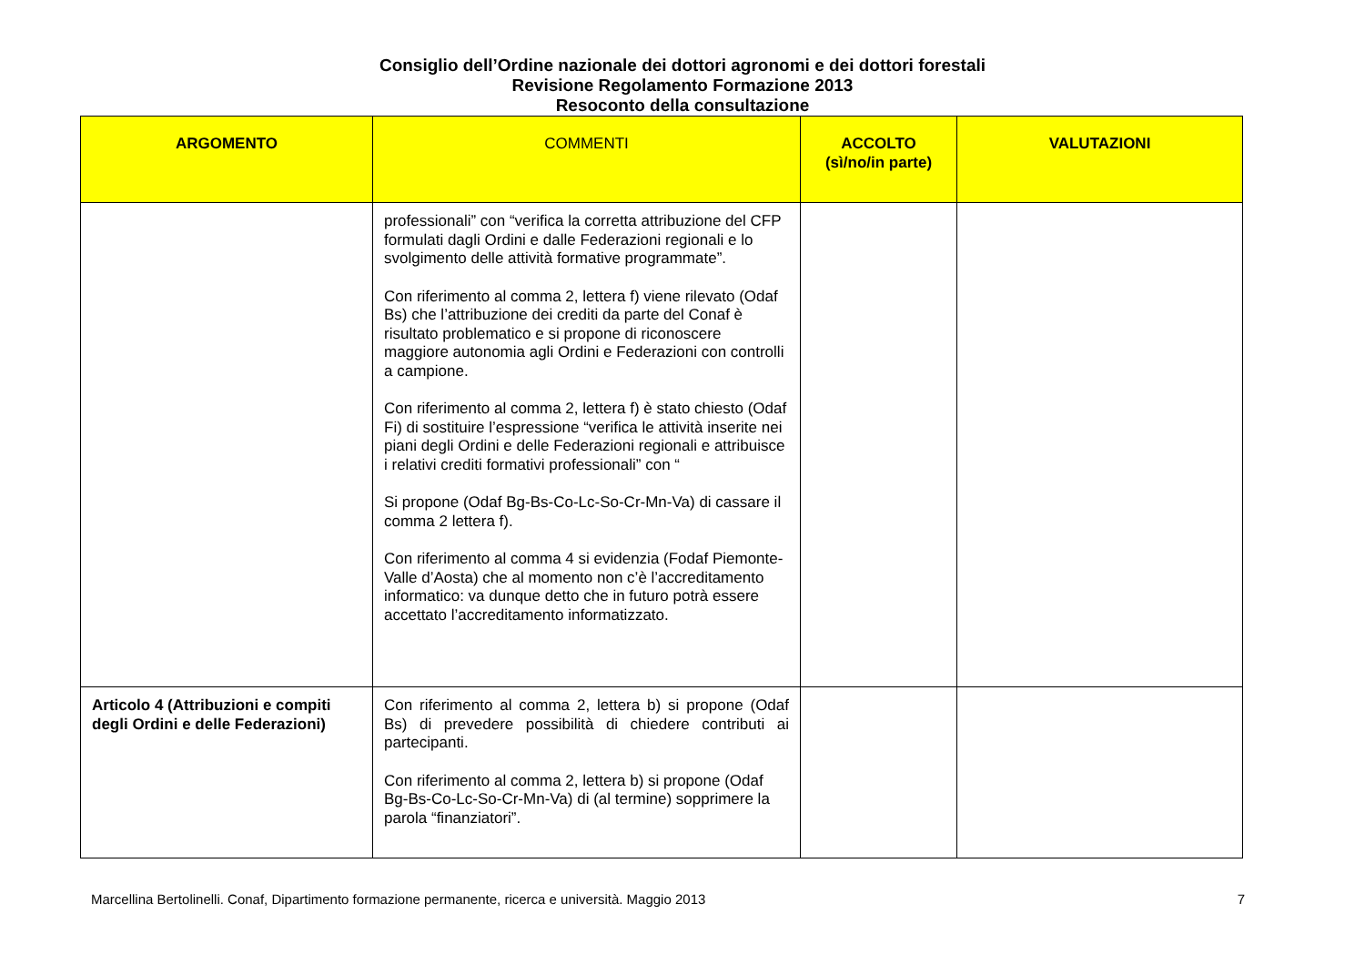Consiglio dell’Ordine nazionale dei dottori agronomi e dei dottori forestali
Revisione Regolamento Formazione 2013
Resoconto della consultazione
| ARGOMENTO | COMMENTI | ACCOLTO (sì/no/in parte) | VALUTAZIONI |
| --- | --- | --- | --- |
| | professionali” con “verifica la corretta attribuzione del CFP formulati dagli Ordini e dalle Federazioni regionali e lo svolgimento delle attività formative programmate”. Con riferimento al comma 2, lettera f) viene rilevato (Odaf Bs) che l’attribuzione dei crediti da parte del Conaf è risultato problematico e si propone di riconoscere maggiore autonomia agli Ordini e Federazioni con controlli a campione. Con riferimento al comma 2, lettera f) è stato chiesto (Odaf Fi) di sostituire l’espressione “verifica le attività inserite nei piani degli Ordini e delle Federazioni regionali e attribuisce i relativi crediti formativi professionali” con “ Si propone (Odaf Bg-Bs-Co-Lc-So-Cr-Mn-Va) di cassare il comma 2 lettera f). Con riferimento al comma 4 si evidenzia (Fodaf Piemonte-Valle d’Aosta) che al momento non c’è l’accreditamento informatico: va dunque detto che in futuro potrà essere accettato l’accreditamento informatizzato. | | |
| Articolo 4 (Attribuzioni e compiti degli Ordini e delle Federazioni) | Con riferimento al comma 2, lettera b) si propone (Odaf Bs) di prevedere possibilità di chiedere contributi ai partecipanti. Con riferimento al comma 2, lettera b) si propone (Odaf Bg-Bs-Co-Lc-So-Cr-Mn-Va) di (al termine) sopprimere la parola “finanziatori”. | | |
Marcellina Bertolinelli. Conaf, Dipartimento formazione permanente, ricerca e università. Maggio 2013 7